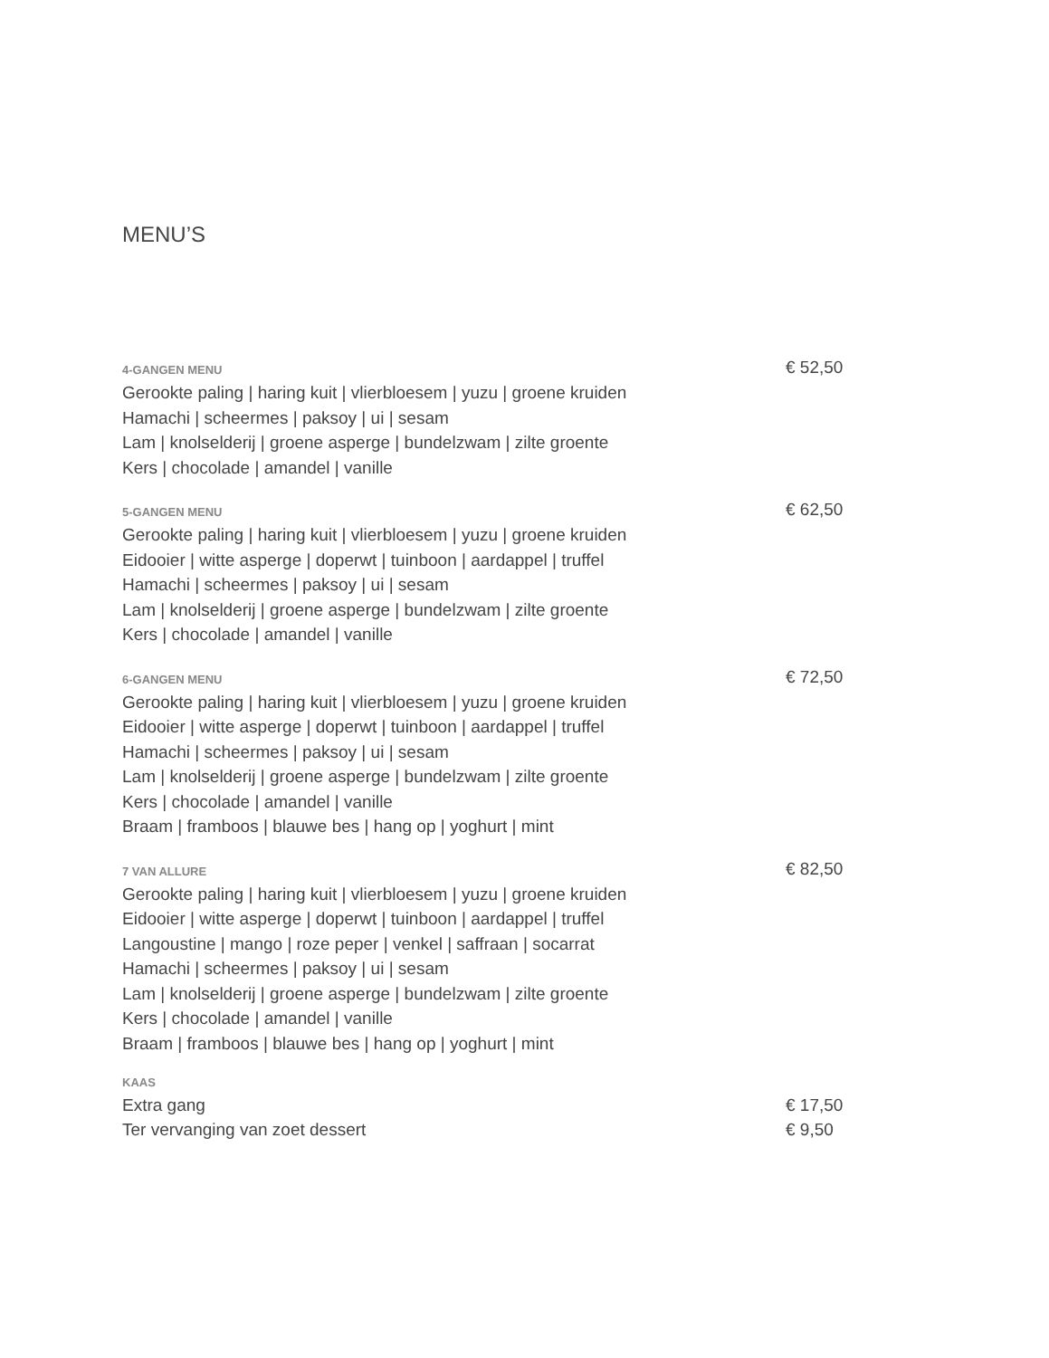MENU’S
4-GANGEN MENU
Gerookte paling | haring kuit | vlierbloesem | yuzu | groene kruiden
Hamachi | scheermes | paksoy | ui | sesam
Lam | knolselderij | groene asperge | bundelzwam | zilte groente
Kers | chocolade | amandel | vanille
€ 52,50
5-GANGEN MENU
Gerookte paling | haring kuit | vlierbloesem | yuzu | groene kruiden
Eidooier | witte asperge | doperwt | tuinboon | aardappel | truffel
Hamachi | scheermes | paksoy | ui | sesam
Lam | knolselderij | groene asperge | bundelzwam | zilte groente
Kers | chocolade | amandel | vanille
€ 62,50
6-GANGEN MENU
Gerookte paling | haring kuit | vlierbloesem | yuzu | groene kruiden
Eidooier | witte asperge | doperwt | tuinboon | aardappel | truffel
Hamachi | scheermes | paksoy | ui | sesam
Lam | knolselderij | groene asperge | bundelzwam | zilte groente
Kers | chocolade | amandel | vanille
Braam | framboos | blauwe bes | hang op | yoghurt | mint
€ 72,50
7 VAN ALLURE
Gerookte paling | haring kuit | vlierbloesem | yuzu | groene kruiden
Eidooier | witte asperge | doperwt | tuinboon | aardappel | truffel
Langoustine | mango | roze peper | venkel | saffraan | socarrat
Hamachi | scheermes | paksoy | ui | sesam
Lam | knolselderij | groene asperge | bundelzwam | zilte groente
Kers | chocolade | amandel | vanille
Braam | framboos | blauwe bes | hang op | yoghurt | mint
€ 82,50
KAAS
Extra gang € 17,50
Ter vervanging van zoet dessert € 9,50